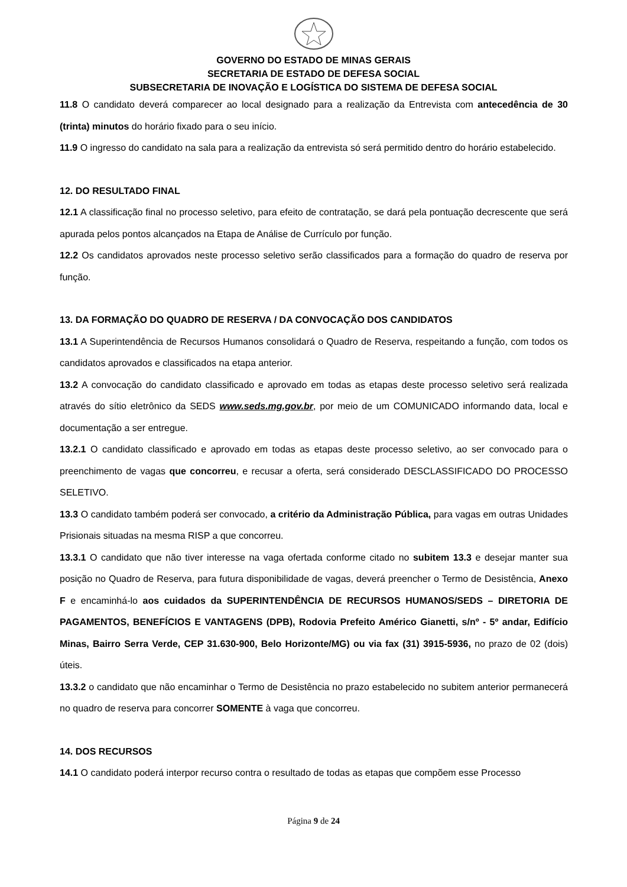GOVERNO DO ESTADO DE MINAS GERAIS
SECRETARIA DE ESTADO DE DEFESA SOCIAL
SUBSECRETARIA DE INOVAÇÃO E LOGÍSTICA DO SISTEMA DE DEFESA SOCIAL
11.8 O candidato deverá comparecer ao local designado para a realização da Entrevista com antecedência de 30 (trinta) minutos do horário fixado para o seu início.
11.9 O ingresso do candidato na sala para a realização da entrevista só será permitido dentro do horário estabelecido.
12. DO RESULTADO FINAL
12.1 A classificação final no processo seletivo, para efeito de contratação, se dará pela pontuação decrescente que será apurada pelos pontos alcançados na Etapa de Análise de Currículo por função.
12.2 Os candidatos aprovados neste processo seletivo serão classificados para a formação do quadro de reserva por função.
13. DA FORMAÇÃO DO QUADRO DE RESERVA / DA CONVOCAÇÃO DOS CANDIDATOS
13.1 A Superintendência de Recursos Humanos consolidará o Quadro de Reserva, respeitando a função, com todos os candidatos aprovados e classificados na etapa anterior.
13.2 A convocação do candidato classificado e aprovado em todas as etapas deste processo seletivo será realizada através do sítio eletrônico da SEDS www.seds.mg.gov.br, por meio de um COMUNICADO informando data, local e documentação a ser entregue.
13.2.1 O candidato classificado e aprovado em todas as etapas deste processo seletivo, ao ser convocado para o preenchimento de vagas que concorreu, e recusar a oferta, será considerado DESCLASSIFICADO DO PROCESSO SELETIVO.
13.3 O candidato também poderá ser convocado, a critério da Administração Pública, para vagas em outras Unidades Prisionais situadas na mesma RISP a que concorreu.
13.3.1 O candidato que não tiver interesse na vaga ofertada conforme citado no subitem 13.3 e desejar manter sua posição no Quadro de Reserva, para futura disponibilidade de vagas, deverá preencher o Termo de Desistência, Anexo F e encaminhá-lo aos cuidados da SUPERINTENDÊNCIA DE RECURSOS HUMANOS/SEDS – DIRETORIA DE PAGAMENTOS, BENEFÍCIOS E VANTAGENS (DPB), Rodovia Prefeito Américo Gianetti, s/nº - 5º andar, Edifício Minas, Bairro Serra Verde, CEP 31.630-900, Belo Horizonte/MG) ou via fax (31) 3915-5936, no prazo de 02 (dois) úteis.
13.3.2 o candidato que não encaminhar o Termo de Desistência no prazo estabelecido no subitem anterior permanecerá no quadro de reserva para concorrer SOMENTE à vaga que concorreu.
14. DOS RECURSOS
14.1 O candidato poderá interpor recurso contra o resultado de todas as etapas que compõem esse Processo
Página 9 de 24